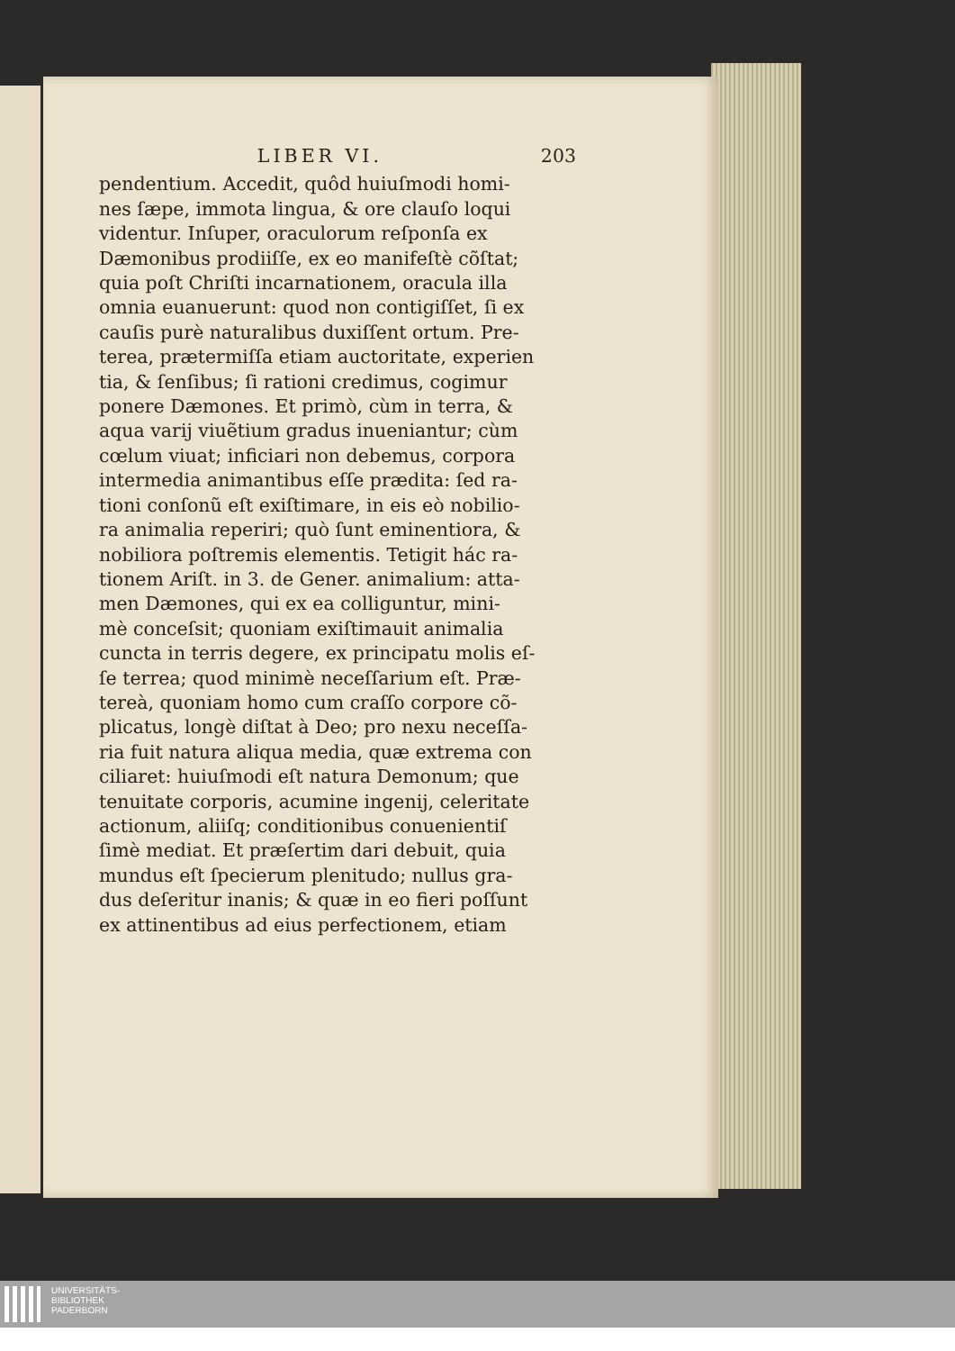LIBER VI. 203
pendentium. Accedit, quôd huiuſmodi homi-
nes ſæpe, immota lingua, & ore clauſo loqui
videntur. Inſuper, oraculorum reſponſa ex
Dæmonibus prodiiſſe, ex eo manifeſtè cõſtat;
quia poſt Chriſti incarnationem, oracula illa
omnia euanuerunt: quod non contigiſſet, ſi ex
cauſis purè naturalibus duxiſſent ortum. Pre-
terea, prætermiſſa etiam auctoritate, experien
tia, & ſenſibus; ſi rationi credimus, cogimur
ponere Dæmones. Et primò, cùm in terra, &
aqua varij viuẽtium gradus inueniantur; cùm
cœlum viuat; inficiari non debemus, corpora
intermedia animantibus eſſe prædita: ſed ra-
tioni conſonũ eſt exiſtimare, in eis eò nobilio-
ra animalia reperiri; quò ſunt eminentiora, &
nobiliora poſtremis elementis. Tetigit hác ra-
tionem Ariſt. in 3. de Gener. animalium: atta-
men Dæmones, qui ex ea colliguntur, mini-
mè conceſsit; quoniam exiſtimauit animalia
cuncta in terris degere, ex principatu molis eſ-
ſe terrea; quod minimè neceſſarium eſt. Præ-
tereà, quoniam homo cum craſſo corpore cõ-
plicatus, longè diſtat à Deo; pro nexu neceſſa-
ria fuit natura aliqua media, quæ extrema con
ciliaret: huiuſmodi eſt natura Demonum; que
tenuitate corporis, acumine ingenij, celeritate
actionum, aliiſq; conditionibus conuenientiſ
ſimè mediat. Et præſertim dari debuit, quia
mundus eſt ſpecierum plenitudo; nullus gra-
dus deſeritur inanis; & quæ in eo fieri poſſunt
ex attinentibus ad eius perfectionem, etiam
UNIVERSITÄTS-
BIBLIOTHEK
PADERBORN